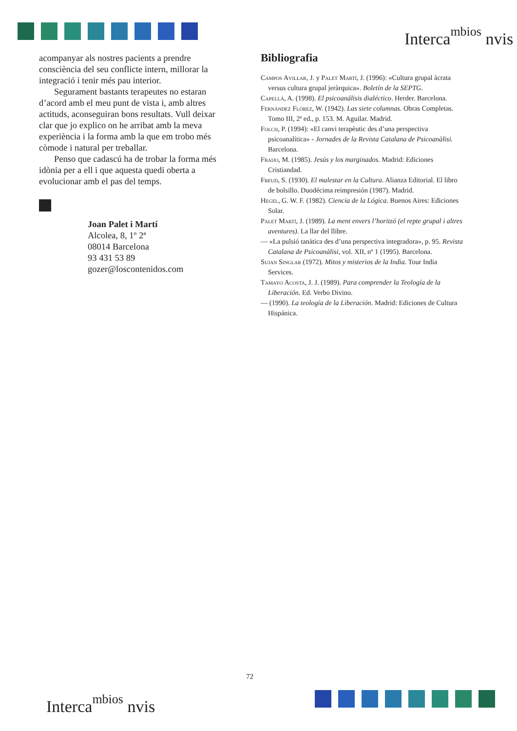Interca<sup>mbios</sup> nvis
acompanyar als nostres pacients a prendre consciència del seu conflicte intern, millorar la integració i tenir més pau interior.
Segurament bastants terapeutes no estaran d’acord amb el meu punt de vista i, amb altres actituds, aconseguiran bons resultats. Vull deixar clar que jo explico on he arribat amb la meva experiència i la forma amb la que em trobo més còmode i natural per treballar.
Penso que cadascú ha de trobar la forma més idònia per a ell i que aquesta quedi oberta a evolucionar amb el pas del temps.
Joan Palet i Martí
Alcolea, 8, 1º 2ª
08014 Barcelona
93 431 53 89
gozer@loscontenidos.com
Bibliografia
Campos Avillar, J. y Palet Martí, J. (1996): «Cultura grupal àcrata versus cultura grupal jeràrquica». Boletín de la SEPTG.
Capellà, A. (1998). El psicoanálisis dialéctico. Herder. Barcelona.
Fernández Flórez, W. (1942). Las siete columnas. Obras Completas. Tomo III, 2ª ed., p. 153. M. Aguilar. Madrid.
Folch, P. (1994): «El canvi terapèutic des d’una perspectiva psicoanalítica» - Jornades de la Revista Catalana de Psicoanàlisi. Barcelona.
Fraijo, M. (1985). Jesús y los marginados. Madrid: Ediciones Cristiandad.
Freud, S. (1930). El malestar en la Cultura. Alianza Editorial. El libro de bolsillo. Duodécima reimpresión (1987). Madrid.
Hegel, G. W. F. (1982). Ciencia de la Lógica. Buenos Aires: Ediciones Solar.
Palet Martí, J. (1989). La ment envers l’horitzó (el repte grupal i altres aventures). La llar del llibre.
— «La pulsió tanàtica des d’una perspectiva integradora», p. 95. Revista Catalana de Psicoanàlisi, vol. XII, nº 1 (1995). Barcelona.
Sujan Singlar (1972). Mitos y misterios de la India. Tour India Services.
Tamayo Acosta, J. J. (1989). Para comprender la Teología de la Liberación. Ed. Verbo Divino.
— (1990). La teología de la Liberación. Madrid: Ediciones de Cultura Hispánica.
72
Interca<sup>mbios</sup> nvis